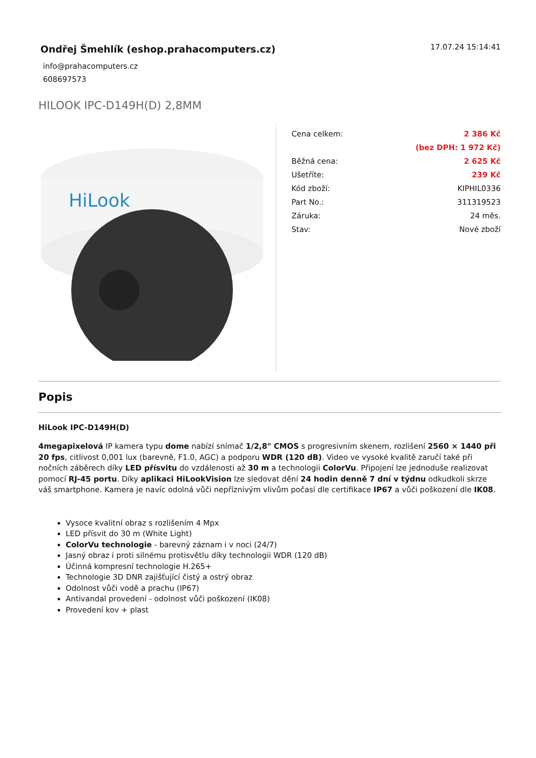Ondřej Šmehlík (eshop.prahacomputers.cz)
info@prahacomputers.cz
608697573
17.07.24 15:14:41
HILOOK IPC-D149H(D) 2,8MM
HiLook
| Cena celkem: | 2 386 Kč |
| | (bez DPH: 1 972 Kč) |
| Běžná cena: | 2 625 Kč |
| Ušetříte: | 239 Kč |
| Kód zboží: | KIPHIL0336 |
| Part No.: | 311319523 |
| Záruka: | 24 měs. |
| Stav: | Nové zboží |
Popis
HiLook IPC-D149H(D)
4megapixelová IP kamera typu dome nabízí snímač 1/2,8" CMOS s progresivním skenem, rozlišení 2560 × 1440 při 20 fps, citlivost 0,001 lux (barevně, F1.0, AGC) a podporu WDR (120 dB). Video ve vysoké kvalitě zaručí také při nočních záběrech díky LED přísvitu do vzdálenosti až 30 m a technologii ColorVu. Připojení lze jednoduše realizovat pomocí RJ-45 portu. Díky aplikaci HiLookVision lze sledovat dění 24 hodin denně 7 dní v týdnu odkudkoli skrze váš smartphone. Kamera je navíc odolná vůči nepříznivým vlivům počasí dle certifikace IP67 a vůči poškození dle IK08.
Vysoce kvalitní obraz s rozlišením 4 Mpx
LED přísvit do 30 m (White Light)
ColorVu technologie - barevný záznam i v noci (24/7)
Jasný obraz i proti silnému protisvětlu díky technologii WDR (120 dB)
Účinná kompresní technologie H.265+
Technologie 3D DNR zajišťující čistý a ostrý obraz
Odolnost vůči vodě a prachu (IP67)
Antivandal provedení - odolnost vůči poškození (IK08)
Provedení kov + plast